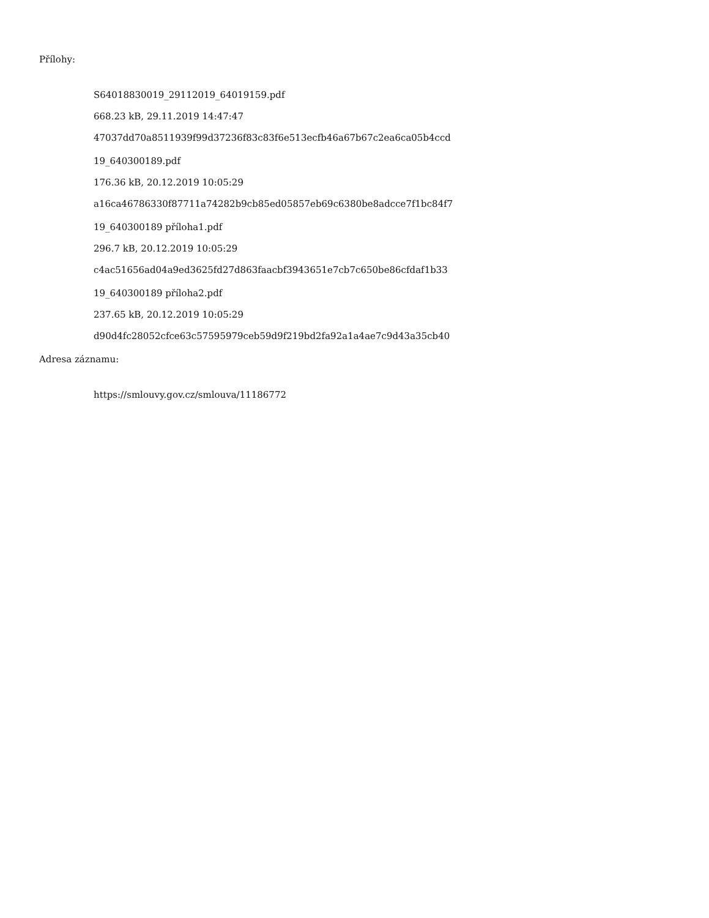Přílohy:
S64018830019_29112019_64019159.pdf
668.23 kB, 29.11.2019 14:47:47
47037dd70a8511939f99d37236f83c83f6e513ecfb46a67b67c2ea6ca05b4ccd
19_640300189.pdf
176.36 kB, 20.12.2019 10:05:29
a16ca46786330f87711a74282b9cb85ed05857eb69c6380be8adcce7f1bc84f7
19_640300189 příloha1.pdf
296.7 kB, 20.12.2019 10:05:29
c4ac51656ad04a9ed3625fd27d863faacbf3943651e7cb7c650be86cfdaf1b33
19_640300189 příloha2.pdf
237.65 kB, 20.12.2019 10:05:29
d90d4fc28052cfce63c57595979ceb59d9f219bd2fa92a1a4ae7c9d43a35cb40
Adresa záznamu:
https://smlouvy.gov.cz/smlouva/11186772